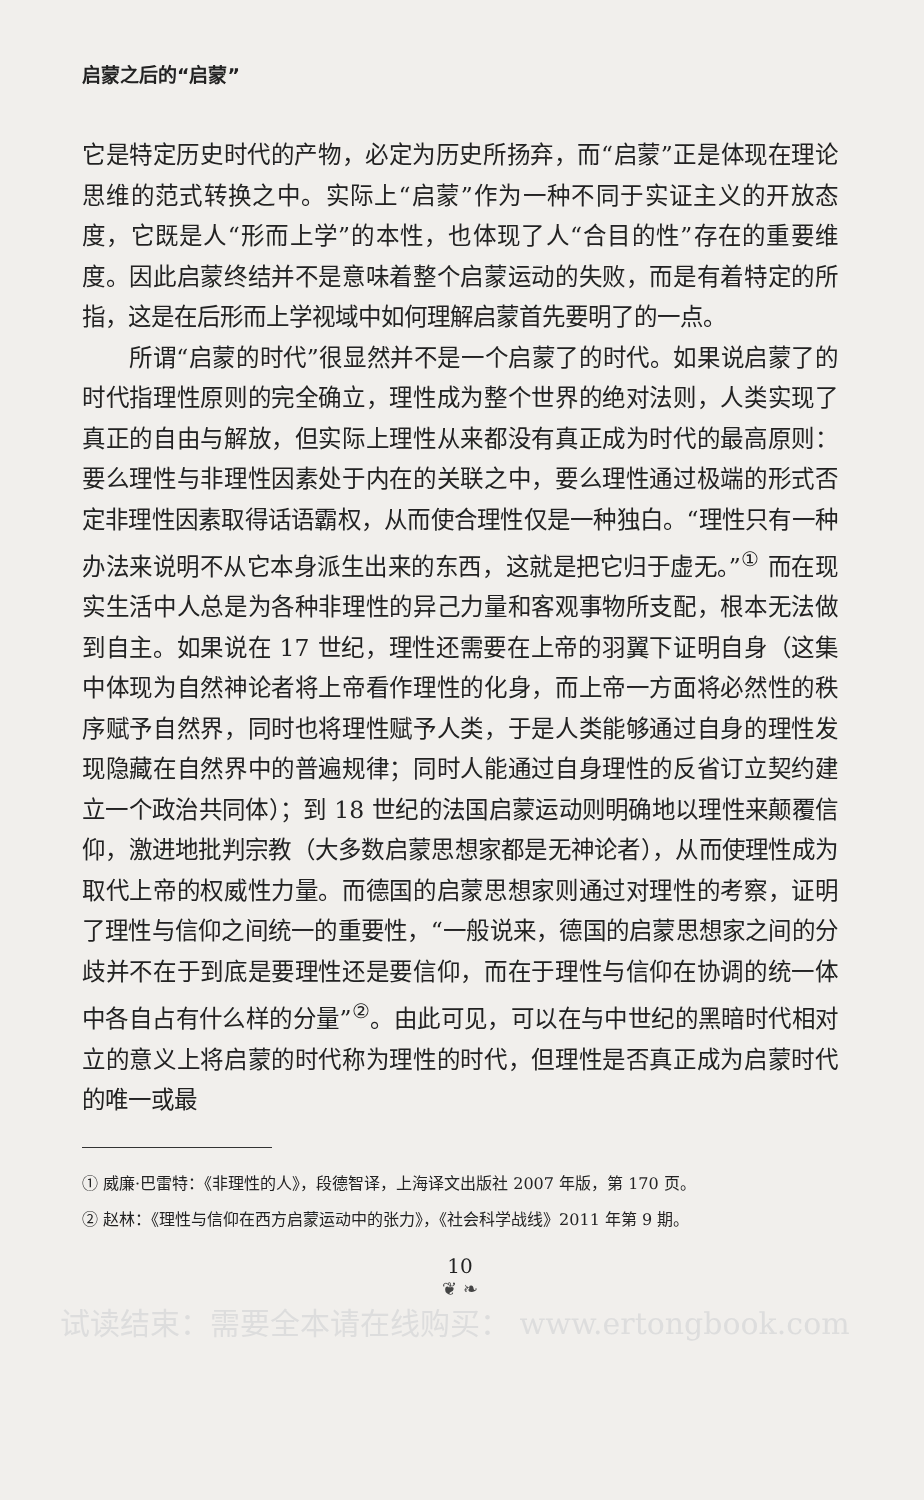启蒙之后的“启蒙”
它是特定历史时代的产物，必定为历史所扬弃，而“启蒙”正是体现在理论思维的范式转换之中。实际上“启蒙”作为一种不同于实证主义的开放态度，它既是人“形而上学”的本性，也体现了人“合目的性”存在的重要维度。因此启蒙终结并不是意味着整个启蒙运动的失败，而是有着特定的所指，这是在后形而上学视域中如何理解启蒙首先要明了的一点。
所谓“启蒙的时代”很显然并不是一个启蒙了的时代。如果说启蒙了的时代指理性原则的完全确立，理性成为整个世界的绝对法则，人类实现了真正的自由与解放，但实际上理性从来都没有真正成为时代的最高原则：要么理性与非理性因素处于内在的关联之中，要么理性通过极端的形式否定非理性因素取得话语霸权，从而使合理性仅是一种独白。“理性只有一种办法来说明不从它本身派生出来的东西，这就是把它归于虚无。”<sup>①</sup> 而在现实生活中人总是为各种非理性的异己力量和客观事物所支配，根本无法做到自主。如果说在 17 世纪，理性还需要在上帝的羽翼下证明自身（这集中体现为自然神论者将上帝看作理性的化身，而上帝一方面将必然性的秩序赋予自然界，同时也将理性赋予人类，于是人类能够通过自身的理性发现隐藏在自然界中的普遍规律；同时人能通过自身理性的反省订立契约建立一个政治共同体）；到 18 世纪的法国启蒙运动则明确地以理性来颠覆信仰，激进地批判宗教（大多数启蒙思想家都是无神论者），从而使理性成为取代上帝的权威性力量。而德国的启蒙思想家则通过对理性的考察，证明了理性与信仰之间统一的重要性，“一般说来，德国的启蒙思想家之间的分歧并不在于到底是要理性还是要信仰，而在于理性与信仰在协调的统一体中各自占有什么样的分量”<sup>②</sup>。由此可见，可以在与中世纪的黑暗时代相对立的意义上将启蒙的时代称为理性的时代，但理性是否真正成为启蒙时代的唯一或最
① 威廉·巴雷特：《非理性的人》，段德智译，上海译文出版社 2007 年版，第 170 页。
② 赵林：《理性与信仰在西方启蒙运动中的张力》，《社会科学战线》2011 年第 9 期。
10
❦ ❧
试读结束：需要全本请在线购买： www.ertongbook.com